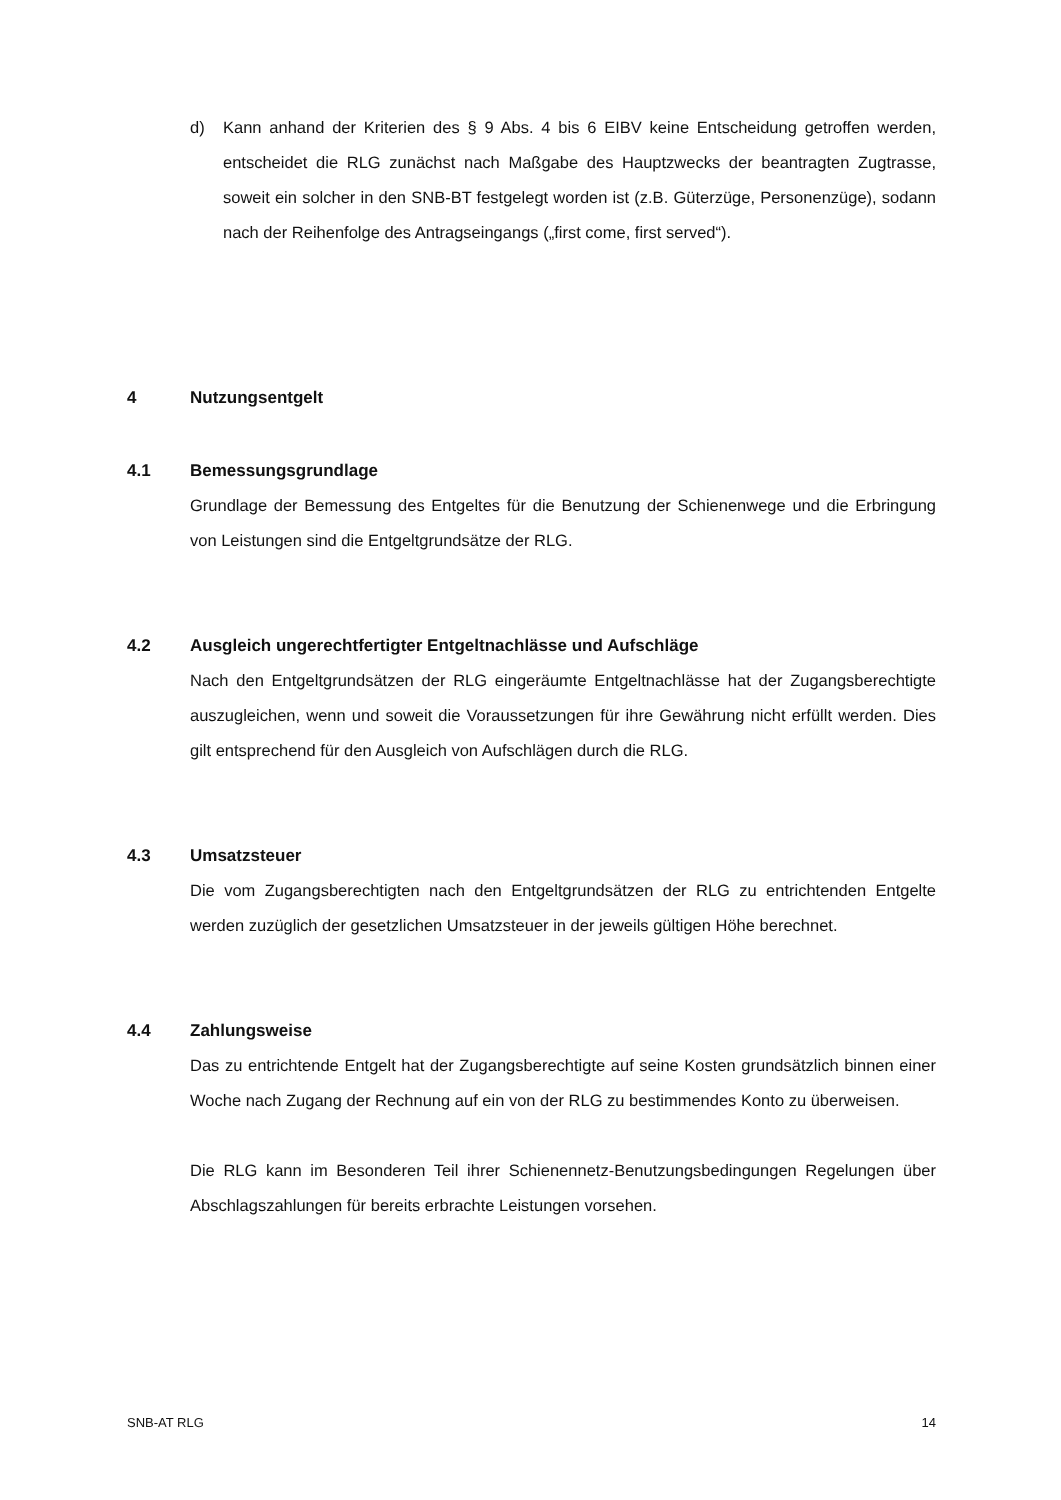d) Kann anhand der Kriterien des § 9 Abs. 4 bis 6 EIBV keine Entscheidung getroffen werden, entscheidet die RLG zunächst nach Maßgabe des Hauptzwecks der beantragten Zugtrasse, soweit ein solcher in den SNB-BT festgelegt worden ist (z.B. Güterzüge, Personenzüge), sodann nach der Reihenfolge des Antragseingangs („first come, first served“).
4 Nutzungsentgelt
4.1 Bemessungsgrundlage
Grundlage der Bemessung des Entgeltes für die Benutzung der Schienenwege und die Erbringung von Leistungen sind die Entgeltgrundsätze der RLG.
4.2 Ausgleich ungerechtfertigter Entgeltnachlässe und Aufschläge
Nach den Entgeltgrundsätzen der RLG eingeräumte Entgeltnachlässe hat der Zugangsberechtigte auszugleichen, wenn und soweit die Voraussetzungen für ihre Gewährung nicht erfüllt werden. Dies gilt entsprechend für den Ausgleich von Aufschlägen durch die RLG.
4.3 Umsatzsteuer
Die vom Zugangsberechtigten nach den Entgeltgrundsätzen der RLG zu entrichtenden Entgelte werden zuzüglich der gesetzlichen Umsatzsteuer in der jeweils gültigen Höhe berechnet.
4.4 Zahlungsweise
Das zu entrichtende Entgelt hat der Zugangsberechtigte auf seine Kosten grundsätzlich binnen einer Woche nach Zugang der Rechnung auf ein von der RLG zu bestimmendes Konto zu überweisen.
Die RLG kann im Besonderen Teil ihrer Schienennetz-Benutzungsbedingungen Regelungen über Abschlagszahlungen für bereits erbrachte Leistungen vorsehen.
SNB-AT RLG 14